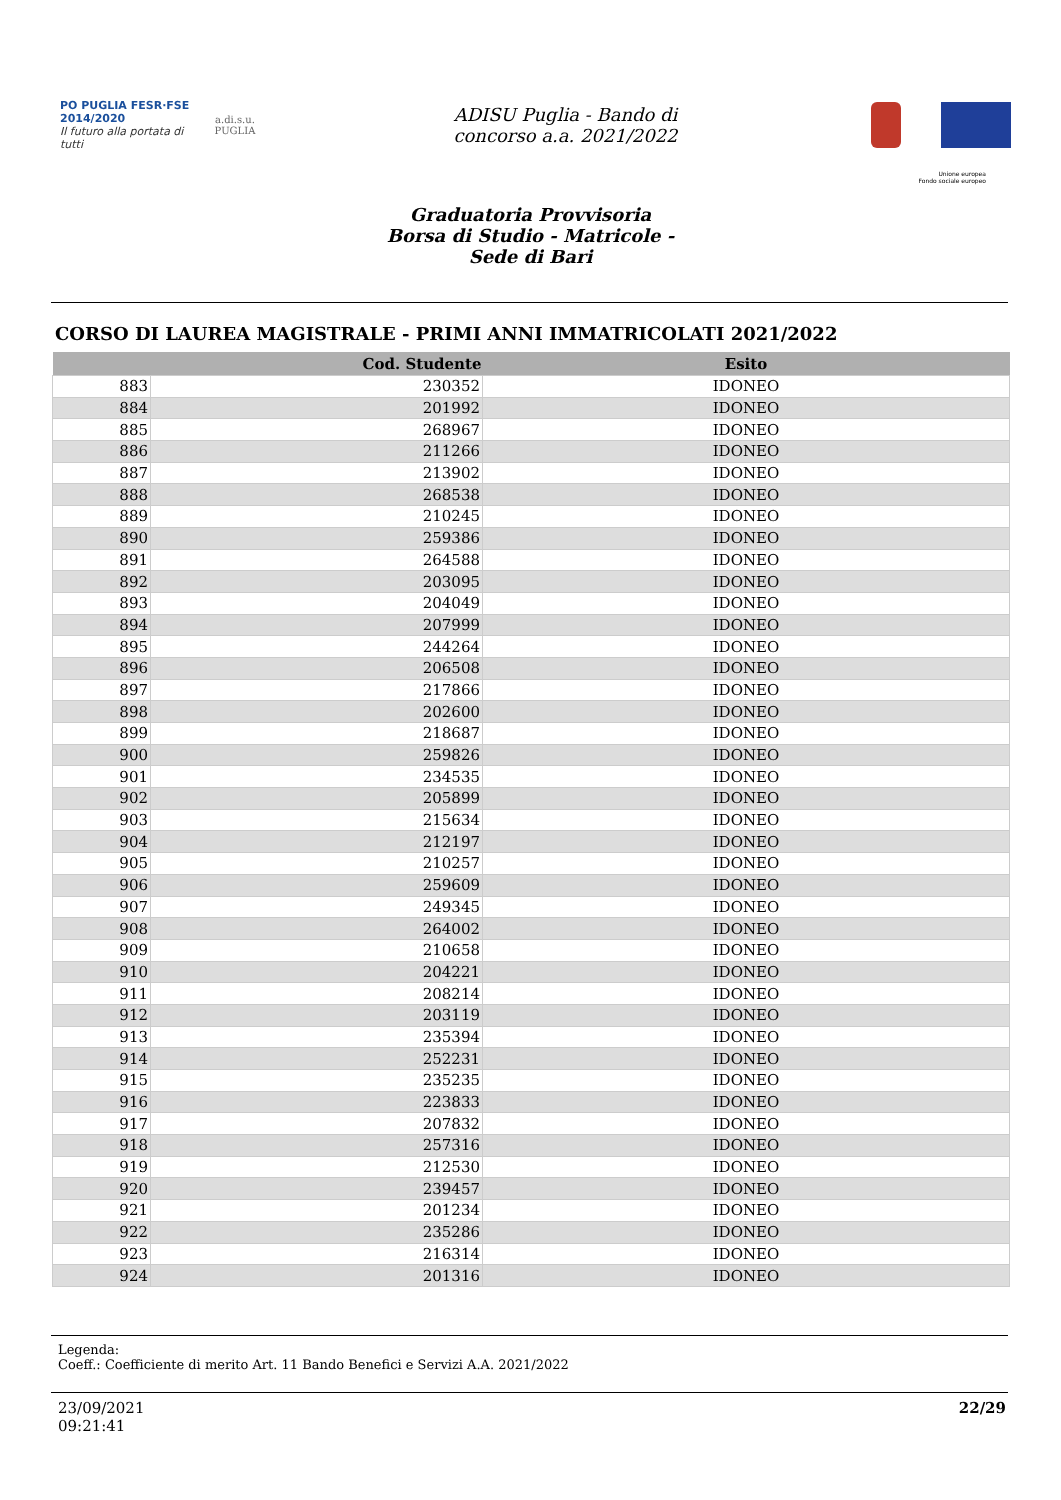PO PUGLIA FESR·FSE 2014/2020
Il futuro alla portata di tutti
a.di.s.u.
PUGLIA
ADISU Puglia - Bando di
concorso a.a. 2021/2022
Unione europea
Fondo sociale europeo
Graduatoria Provvisoria
Borsa di Studio - Matricole -
Sede di Bari
CORSO DI LAUREA MAGISTRALE - PRIMI ANNI IMMATRICOLATI 2021/2022
| | Cod. Studente | Esito |
| --- | --- | --- |
| 883 | 230352 | IDONEO |
| 884 | 201992 | IDONEO |
| 885 | 268967 | IDONEO |
| 886 | 211266 | IDONEO |
| 887 | 213902 | IDONEO |
| 888 | 268538 | IDONEO |
| 889 | 210245 | IDONEO |
| 890 | 259386 | IDONEO |
| 891 | 264588 | IDONEO |
| 892 | 203095 | IDONEO |
| 893 | 204049 | IDONEO |
| 894 | 207999 | IDONEO |
| 895 | 244264 | IDONEO |
| 896 | 206508 | IDONEO |
| 897 | 217866 | IDONEO |
| 898 | 202600 | IDONEO |
| 899 | 218687 | IDONEO |
| 900 | 259826 | IDONEO |
| 901 | 234535 | IDONEO |
| 902 | 205899 | IDONEO |
| 903 | 215634 | IDONEO |
| 904 | 212197 | IDONEO |
| 905 | 210257 | IDONEO |
| 906 | 259609 | IDONEO |
| 907 | 249345 | IDONEO |
| 908 | 264002 | IDONEO |
| 909 | 210658 | IDONEO |
| 910 | 204221 | IDONEO |
| 911 | 208214 | IDONEO |
| 912 | 203119 | IDONEO |
| 913 | 235394 | IDONEO |
| 914 | 252231 | IDONEO |
| 915 | 235235 | IDONEO |
| 916 | 223833 | IDONEO |
| 917 | 207832 | IDONEO |
| 918 | 257316 | IDONEO |
| 919 | 212530 | IDONEO |
| 920 | 239457 | IDONEO |
| 921 | 201234 | IDONEO |
| 922 | 235286 | IDONEO |
| 923 | 216314 | IDONEO |
| 924 | 201316 | IDONEO |
Legenda:
Coeff.: Coefficiente di merito Art. 11 Bando Benefici e Servizi A.A. 2021/2022
23/09/2021
09:21:41
22/29